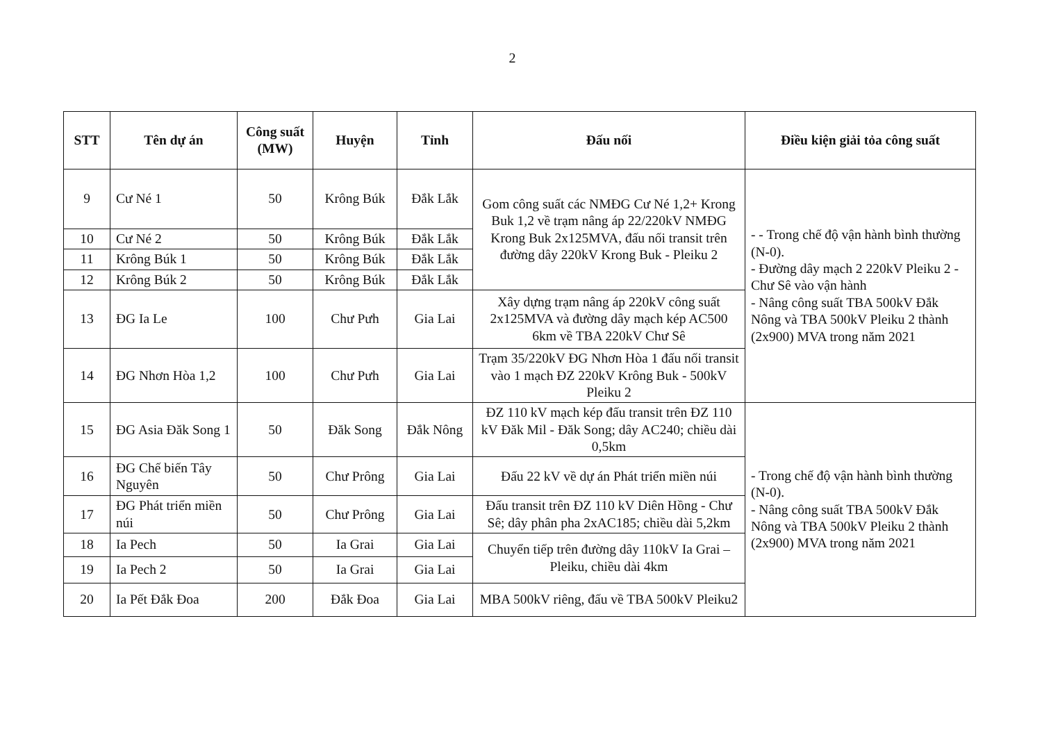2
| STT | Tên dự án | Công suất (MW) | Huyện | Tỉnh | Đấu nối | Điều kiện giải tỏa công suất |
| --- | --- | --- | --- | --- | --- | --- |
| 9 | Cư Né 1 | 50 | Krông Búk | Đắk Lắk | Gom công suất các NMĐG Cư Né 1,2+ Krong Buk 1,2 về trạm nâng áp 22/220kV NMĐG Krong Buk 2x125MVA, đấu nối transit trên đường dây 220kV Krong Buk - Pleiku 2 | - - Trong chế độ vận hành bình thường (N-0). - Đường dây mạch 2 220kV Pleiku 2 - Chư Sê vào vận hành - Nâng công suất TBA 500kV Đắk Nông và TBA 500kV Pleiku 2 thành (2x900) MVA trong năm 2021 |
| 10 | Cư Né 2 | 50 | Krông Búk | Đắk Lắk | | |
| 11 | Krông Búk 1 | 50 | Krông Búk | Đắk Lắk | | |
| 12 | Krông Búk 2 | 50 | Krông Búk | Đắk Lắk | | |
| 13 | ĐG Ia Le | 100 | Chư Pưh | Gia Lai | Xây dựng trạm nâng áp 220kV công suất 2x125MVA và đường dây mạch kép AC500 6km về TBA 220kV Chư Sê | |
| 14 | ĐG Nhơn Hòa 1,2 | 100 | Chư Pưh | Gia Lai | Trạm 35/220kV ĐG Nhơn Hòa 1 đấu nối transit vào 1 mạch ĐZ 220kV Krông Buk - 500kV Pleiku 2 | |
| 15 | ĐG Asia Đăk Song 1 | 50 | Đăk Song | Đắk Nông | ĐZ 110 kV mạch kép đấu transit trên ĐZ 110 kV Đăk Mil - Đăk Song; dây AC240; chiều dài 0,5km | - Trong chế độ vận hành bình thường (N-0). - Nâng công suất TBA 500kV Đắk Nông và TBA 500kV Pleiku 2 thành (2x900) MVA trong năm 2021 |
| 16 | ĐG Chế biến Tây Nguyên | 50 | Chư Prông | Gia Lai | Đấu 22 kV về dự án Phát triển miền núi | |
| 17 | ĐG Phát triển miền núi | 50 | Chư Prông | Gia Lai | Đấu transit trên ĐZ 110 kV Diên Hồng - Chư Sê; dây phân pha 2xAC185; chiều dài 5,2km | |
| 18 | Ia Pech | 50 | Ia Grai | Gia Lai | Chuyển tiếp trên đường dây 110kV Ia Grai – Pleiku, chiều dài 4km | |
| 19 | Ia Pech 2 | 50 | Ia Grai | Gia Lai | | |
| 20 | Ia Pết Đắk Đoa | 200 | Đắk Đoa | Gia Lai | MBA 500kV riêng, đấu về TBA 500kV Pleiku2 | |